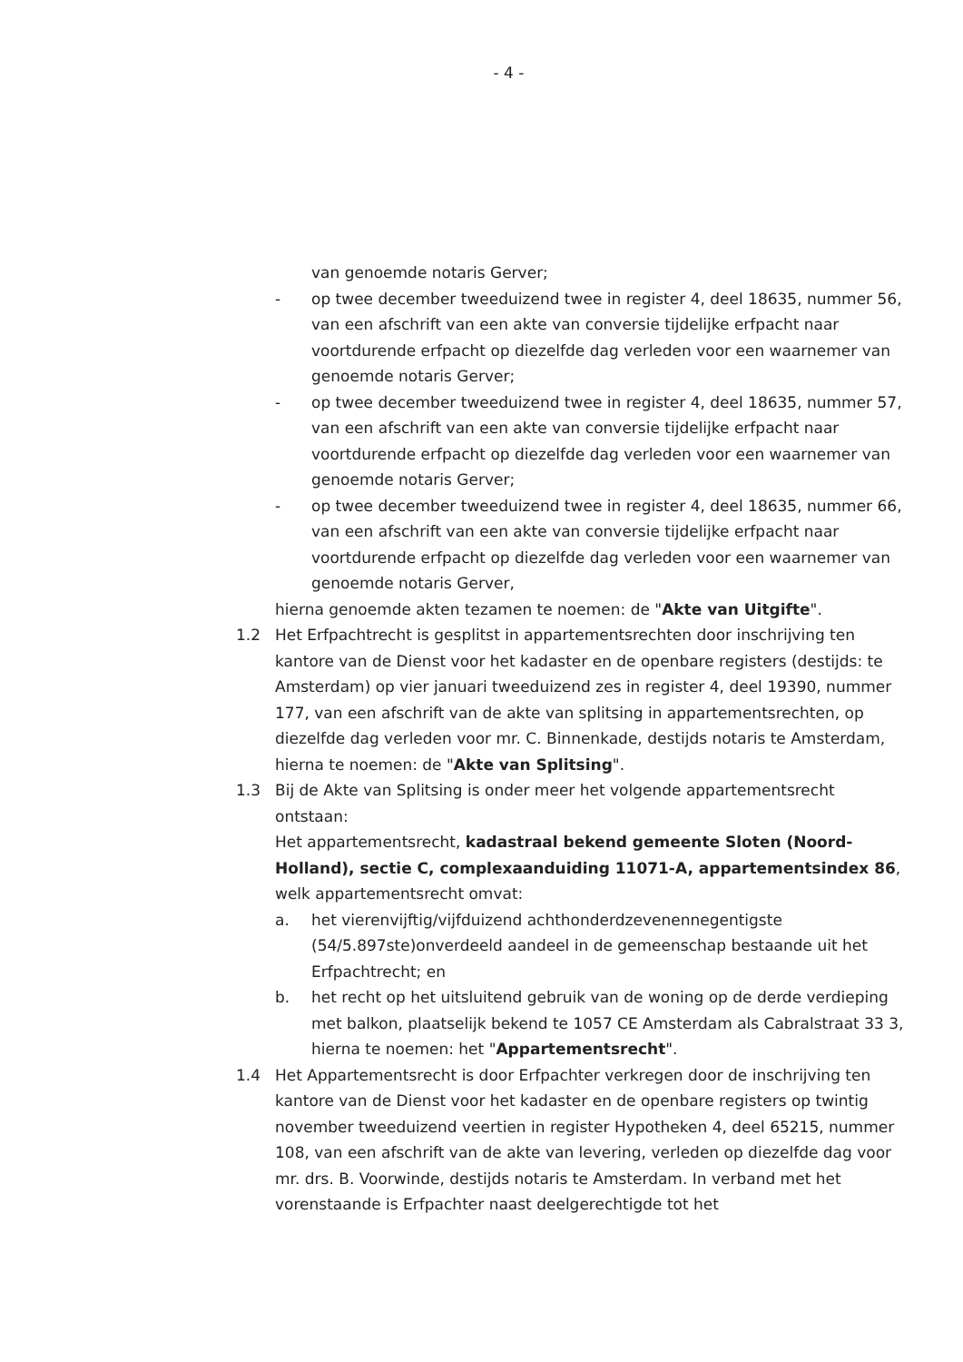- 4 -
van genoemde notaris Gerver;
- op twee december tweeduizend twee in register 4, deel 18635, nummer 56, van een afschrift van een akte van conversie tijdelijke erfpacht naar voortdurende erfpacht op diezelfde dag verleden voor een waarnemer van genoemde notaris Gerver;
- op twee december tweeduizend twee in register 4, deel 18635, nummer 57, van een afschrift van een akte van conversie tijdelijke erfpacht naar voortdurende erfpacht op diezelfde dag verleden voor een waarnemer van genoemde notaris Gerver;
- op twee december tweeduizend twee in register 4, deel 18635, nummer 66, van een afschrift van een akte van conversie tijdelijke erfpacht naar voortdurende erfpacht op diezelfde dag verleden voor een waarnemer van genoemde notaris Gerver,
hierna genoemde akten tezamen te noemen: de "Akte van Uitgifte".
1.2 Het Erfpachtrecht is gesplitst in appartementsrechten door inschrijving ten kantore van de Dienst voor het kadaster en de openbare registers (destijds: te Amsterdam) op vier januari tweeduizend zes in register 4, deel 19390, nummer 177, van een afschrift van de akte van splitsing in appartementsrechten, op diezelfde dag verleden voor mr. C. Binnenkade, destijds notaris te Amsterdam, hierna te noemen: de "Akte van Splitsing".
1.3 Bij de Akte van Splitsing is onder meer het volgende appartementsrecht ontstaan:
Het appartementsrecht, kadastraal bekend gemeente Sloten (Noord-Holland), sectie C, complexaanduiding 11071-A, appartementsindex 86, welk appartementsrecht omvat:
a. het vierenvijftig/vijfduizend achthonderdzevenennegentigste (54/5.897ste)onverdeeld aandeel in de gemeenschap bestaande uit het Erfpachtrecht; en
b. het recht op het uitsluitend gebruik van de woning op de derde verdieping met balkon, plaatselijk bekend te 1057 CE Amsterdam als Cabralstraat 33 3, hierna te noemen: het "Appartementsrecht".
1.4 Het Appartementsrecht is door Erfpachter verkregen door de inschrijving ten kantore van de Dienst voor het kadaster en de openbare registers op twintig november tweeduizend veertien in register Hypotheken 4, deel 65215, nummer 108, van een afschrift van de akte van levering, verleden op diezelfde dag voor mr. drs. B. Voorwinde, destijds notaris te Amsterdam. In verband met het vorenstaande is Erfpachter naast deelgerechtigde tot het